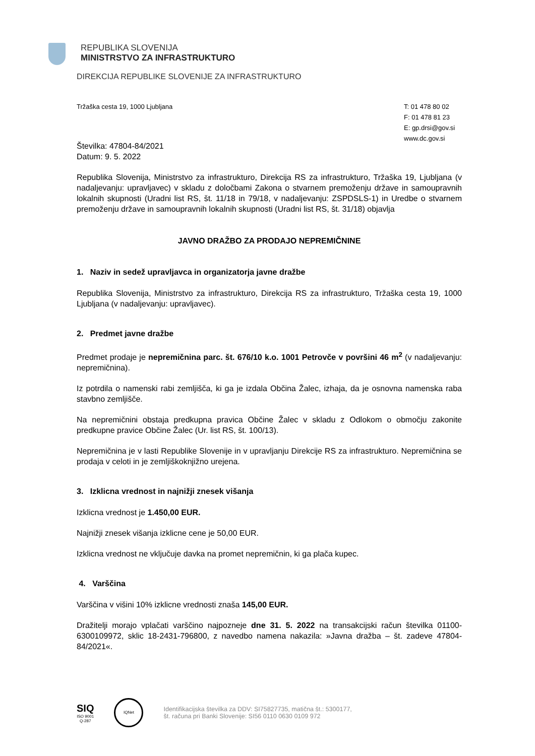REPUBLIKA SLOVENIJA
MINISTRSTVO ZA INFRASTRUKTURO
DIREKCIJA REPUBLIKE SLOVENIJE ZA INFRASTRUKTURO
Tržaška cesta 19, 1000 Ljubljana
T: 01 478 80 02
F: 01 478 81 23
E: gp.drsi@gov.si
www.dc.gov.si
Številka: 47804-84/2021
Datum: 9. 5. 2022
Republika Slovenija, Ministrstvo za infrastrukturo, Direkcija RS za infrastrukturo, Tržaška 19, Ljubljana (v nadaljevanju: upravljavec) v skladu z določbami Zakona o stvarnem premoženju države in samoupravnih lokalnih skupnosti (Uradni list RS, št. 11/18 in 79/18, v nadaljevanju: ZSPDSLS-1) in Uredbe o stvarnem premoženju države in samoupravnih lokalnih skupnosti (Uradni list RS, št. 31/18) objavlja
JAVNO DRAŽBO ZA PRODAJO NEPREMIČNINE
1. Naziv in sedež upravljavca in organizatorja javne dražbe
Republika Slovenija, Ministrstvo za infrastrukturo, Direkcija RS za infrastrukturo, Tržaška cesta 19, 1000 Ljubljana (v nadaljevanju: upravljavec).
2. Predmet javne dražbe
Predmet prodaje je nepremičnina parc. št. 676/10 k.o. 1001 Petrovče v površini 46 m<sup>2</sup> (v nadaljevanju: nepremičnina).
Iz potrdila o namenski rabi zemljišča, ki ga je izdala Občina Žalec, izhaja, da je osnovna namenska raba stavbno zemljišče.
Na nepremičnini obstaja predkupna pravica Občine Žalec v skladu z Odlokom o območju zakonite predkupne pravice Občine Žalec (Ur. list RS, št. 100/13).
Nepremičnina je v lasti Republike Slovenije in v upravljanju Direkcije RS za infrastrukturo. Nepremičnina se prodaja v celoti in je zemljiškoknjižno urejena.
3. Izklicna vrednost in najnižji znesek višanja
Izklicna vrednost je 1.450,00 EUR.
Najnižji znesek višanja izklicne cene je 50,00 EUR.
Izklicna vrednost ne vključuje davka na promet nepremičnin, ki ga plača kupec.
4. Varščina
Varščina v višini 10% izklicne vrednosti znaša 145,00 EUR.
Dražitelji morajo vplačati varščino najpozneje dne 31. 5. 2022 na transakcijski račun številka 01100-6300109972, sklic 18-2431-796800, z navedbo namena nakazila: »Javna dražba – št. zadeve 47804-84/2021«.
SIQ
ISO 9001
Q-287
IQNet
Identifikacijska številka za DDV: SI75827735, matična št.: 5300177,
št. računa pri Banki Slovenije: SI56 0110 0630 0109 972